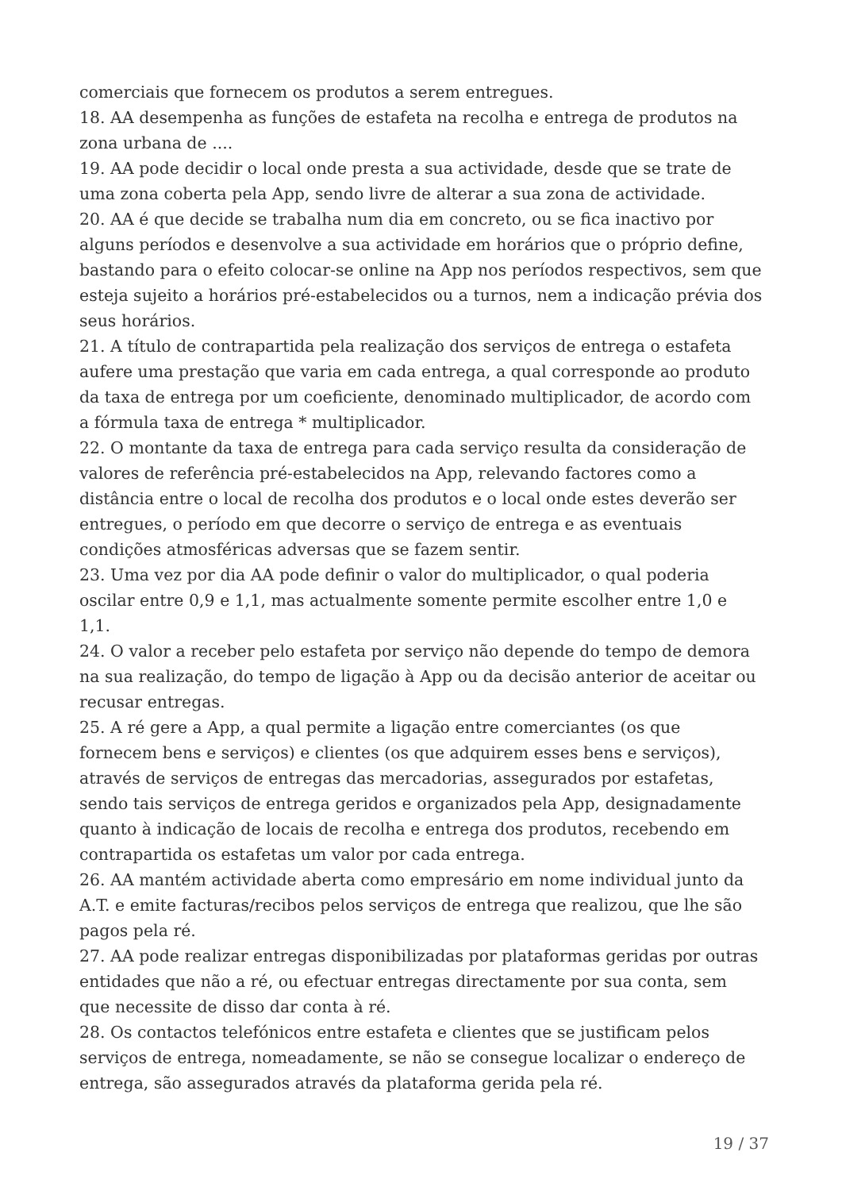comerciais que fornecem os produtos a serem entregues.
18. AA desempenha as funções de estafeta na recolha e entrega de produtos na zona urbana de ....
19. AA pode decidir o local onde presta a sua actividade, desde que se trate de uma zona coberta pela App, sendo livre de alterar a sua zona de actividade.
20. AA é que decide se trabalha num dia em concreto, ou se fica inactivo por alguns períodos e desenvolve a sua actividade em horários que o próprio define, bastando para o efeito colocar-se online na App nos períodos respectivos, sem que esteja sujeito a horários pré-estabelecidos ou a turnos, nem a indicação prévia dos seus horários.
21. A título de contrapartida pela realização dos serviços de entrega o estafeta aufere uma prestação que varia em cada entrega, a qual corresponde ao produto da taxa de entrega por um coeficiente, denominado multiplicador, de acordo com a fórmula taxa de entrega * multiplicador.
22. O montante da taxa de entrega para cada serviço resulta da consideração de valores de referência pré-estabelecidos na App, relevando factores como a distância entre o local de recolha dos produtos e o local onde estes deverão ser entregues, o período em que decorre o serviço de entrega e as eventuais condições atmosféricas adversas que se fazem sentir.
23. Uma vez por dia AA pode definir o valor do multiplicador, o qual poderia oscilar entre 0,9 e 1,1, mas actualmente somente permite escolher entre 1,0 e 1,1.
24. O valor a receber pelo estafeta por serviço não depende do tempo de demora na sua realização, do tempo de ligação à App ou da decisão anterior de aceitar ou recusar entregas.
25. A ré gere a App, a qual permite a ligação entre comerciantes (os que fornecem bens e serviços) e clientes (os que adquirem esses bens e serviços), através de serviços de entregas das mercadorias, assegurados por estafetas, sendo tais serviços de entrega geridos e organizados pela App, designadamente quanto à indicação de locais de recolha e entrega dos produtos, recebendo em contrapartida os estafetas um valor por cada entrega.
26. AA mantém actividade aberta como empresário em nome individual junto da A.T. e emite facturas/recibos pelos serviços de entrega que realizou, que lhe são pagos pela ré.
27. AA pode realizar entregas disponibilizadas por plataformas geridas por outras entidades que não a ré, ou efectuar entregas directamente por sua conta, sem que necessite de disso dar conta à ré.
28. Os contactos telefónicos entre estafeta e clientes que se justificam pelos serviços de entrega, nomeadamente, se não se consegue localizar o endereço de entrega, são assegurados através da plataforma gerida pela ré.
19 / 37